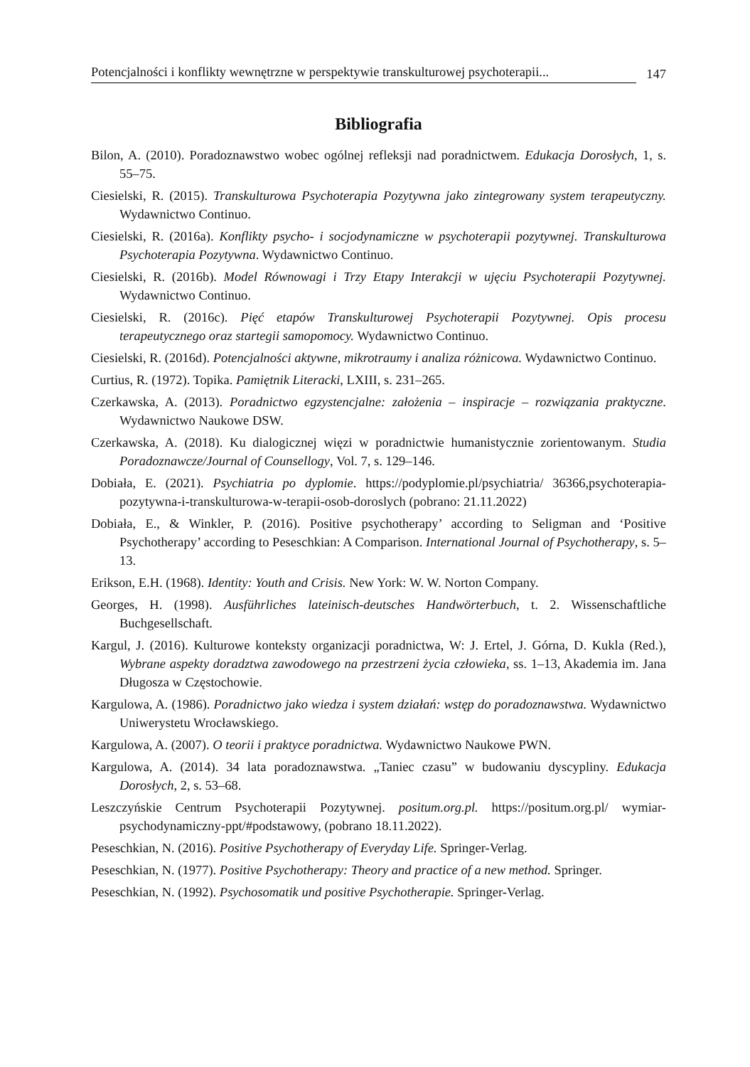Potencjalności i konflikty wewnętrzne w perspektywie transkulturowej psychoterapii... 147
Bibliografia
Bilon, A. (2010). Poradoznawstwo wobec ogólnej refleksji nad poradnictwem. Edukacja Dorosłych, 1, s. 55–75.
Ciesielski, R. (2015). Transkulturowa Psychoterapia Pozytywna jako zintegrowany system terapeutyczny. Wydawnictwo Continuo.
Ciesielski, R. (2016a). Konflikty psycho- i socjodynamiczne w psychoterapii pozytywnej. Transkulturowa Psychoterapia Pozytywna. Wydawnictwo Continuo.
Ciesielski, R. (2016b). Model Równowagi i Trzy Etapy Interakcji w ujęciu Psychoterapii Pozytywnej. Wydawnictwo Continuo.
Ciesielski, R. (2016c). Pięć etapów Transkulturowej Psychoterapii Pozytywnej. Opis procesu terapeutycznego oraz startegii samopomocy. Wydawnictwo Continuo.
Ciesielski, R. (2016d). Potencjalności aktywne, mikrotraumy i analiza różnicowa. Wydawnictwo Continuo.
Curtius, R. (1972). Topika. Pamiętnik Literacki, LXIII, s. 231–265.
Czerkawska, A. (2013). Poradnictwo egzystencjalne: założenia – inspiracje – rozwiązania praktyczne. Wydawnictwo Naukowe DSW.
Czerkawska, A. (2018). Ku dialogicznej więzi w poradnictwie humanistycznie zorientowanym. Studia Poradoznawcze/Journal of Counsellogy, Vol. 7, s. 129–146.
Dobiała, E. (2021). Psychiatria po dyplomie. https://podyplomie.pl/psychiatria/ 36366,psychoterapia-pozytywna-i-transkulturowa-w-terapii-osob-doroslych (pobrano: 21.11.2022)
Dobiała, E., & Winkler, P. (2016). Positive psychotherapy’ according to Seligman and ‘Positive Psychotherapy’ according to Peseschkian: A Comparison. International Journal of Psychotherapy, s. 5–13.
Erikson, E.H. (1968). Identity: Youth and Crisis. New York: W. W. Norton Company.
Georges, H. (1998). Ausführliches lateinisch-deutsches Handwörterbuch, t. 2. Wissenschaftliche Buchgesellschaft.
Kargul, J. (2016). Kulturowe konteksty organizacji poradnictwa, W: J. Ertel, J. Górna, D. Kukla (Red.), Wybrane aspekty doradztwa zawodowego na przestrzeni życia człowieka, ss. 1–13, Akademia im. Jana Długosza w Częstochowie.
Kargulowa, A. (1986). Poradnictwo jako wiedza i system działań: wstęp do poradoznawstwa. Wydawnictwo Uniwerystetu Wrocławskiego.
Kargulowa, A. (2007). O teorii i praktyce poradnictwa. Wydawnictwo Naukowe PWN.
Kargulowa, A. (2014). 34 lata poradoznawstwa. „Taniec czasu” w budowaniu dyscypliny. Edukacja Dorosłych, 2, s. 53–68.
Leszczyńskie Centrum Psychoterapii Pozytywnej. positum.org.pl. https://positum.org.pl/ wymiar-psychodynamiczny-ppt/#podstawowy, (pobrano 18.11.2022).
Peseschkian, N. (2016). Positive Psychotherapy of Everyday Life. Springer-Verlag.
Peseschkian, N. (1977). Positive Psychotherapy: Theory and practice of a new method. Springer.
Peseschkian, N. (1992). Psychosomatik und positive Psychotherapie. Springer-Verlag.